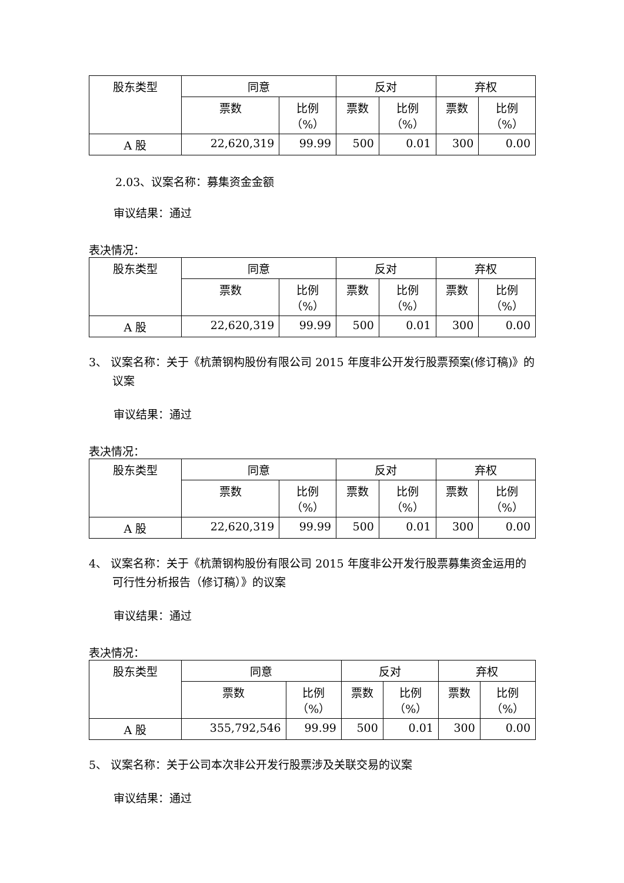| 股东类型 | 同意 | | 反对 | | 弃权 | |
| | 票数 | 比例 （%） | 票数 | 比例 （%） | 票数 | 比例 （%） |
| A 股 | 22,620,319 | 99.99 | 500 | 0.01 | 300 | 0.00 |
2.03、议案名称：募集资金金额
审议结果：通过
表决情况：
| 股东类型 | 同意 | | 反对 | | 弃权 | |
| | 票数 | 比例 （%） | 票数 | 比例 （%） | 票数 | 比例 （%） |
| A 股 | 22,620,319 | 99.99 | 500 | 0.01 | 300 | 0.00 |
3、 议案名称：关于《杭萧钢构股份有限公司 2015 年度非公开发行股票预案(修订稿)》的议案
审议结果：通过
表决情况：
| 股东类型 | 同意 | | 反对 | | 弃权 | |
| | 票数 | 比例 （%） | 票数 | 比例 （%） | 票数 | 比例 （%） |
| A 股 | 22,620,319 | 99.99 | 500 | 0.01 | 300 | 0.00 |
4、 议案名称：关于《杭萧钢构股份有限公司 2015 年度非公开发行股票募集资金运用的可行性分析报告（修订稿）》的议案
审议结果：通过
表决情况：
| 股东类型 | 同意 | | 反对 | | 弃权 | |
| | 票数 | 比例 （%） | 票数 | 比例 （%） | 票数 | 比例 （%） |
| A 股 | 355,792,546 | 99.99 | 500 | 0.01 | 300 | 0.00 |
5、 议案名称：关于公司本次非公开发行股票涉及关联交易的议案
审议结果：通过